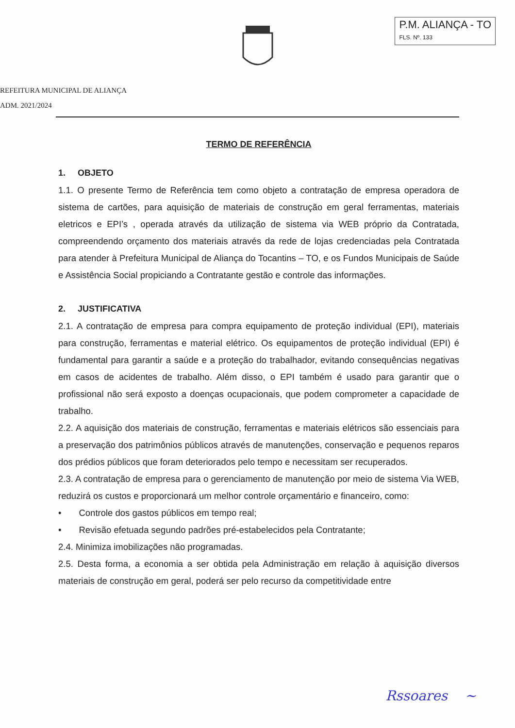P.M. ALIANÇA - TO
FLS. Nº. 133
REFEITURA MUNICIPAL DE ALIANÇA
ADM. 2021/2024
TERMO DE REFERÊNCIA
1. OBJETO
1.1. O presente Termo de Referência tem como objeto a contratação de empresa operadora de sistema de cartões, para aquisição de materiais de construção em geral ferramentas, materiais eletricos e EPI’s , operada através da utilização de sistema via WEB próprio da Contratada, compreendendo orçamento dos materiais através da rede de lojas credenciadas pela Contratada para atender à Prefeitura Municipal de Aliança do Tocantins – TO, e os Fundos Municipais de Saúde e Assistência Social propiciando a Contratante gestão e controle das informações.
2. JUSTIFICATIVA
2.1. A contratação de empresa para compra equipamento de proteção individual (EPI), materiais para construção, ferramentas e material elétrico. Os equipamentos de proteção individual (EPI) é fundamental para garantir a saúde e a proteção do trabalhador, evitando consequências negativas em casos de acidentes de trabalho. Além disso, o EPI também é usado para garantir que o profissional não será exposto a doenças ocupacionais, que podem comprometer a capacidade de trabalho.
2.2. A aquisição dos materiais de construção, ferramentas e materiais elétricos são essenciais para a preservação dos patrimônios públicos através de manutenções, conservação e pequenos reparos dos prédios públicos que foram deteriorados pelo tempo e necessitam ser recuperados.
2.3. A contratação de empresa para o gerenciamento de manutenção por meio de sistema Via WEB, reduzirá os custos e proporcionará um melhor controle orçamentário e financeiro, como:
• Controle dos gastos públicos em tempo real;
• Revisão efetuada segundo padrões pré-estabelecidos pela Contratante;
2.4. Minimiza imobilizações não programadas.
2.5. Desta forma, a economia a ser obtida pela Administração em relação à aquisição diversos materiais de construção em geral, poderá ser pelo recurso da competitividade entre
Rssoares ~